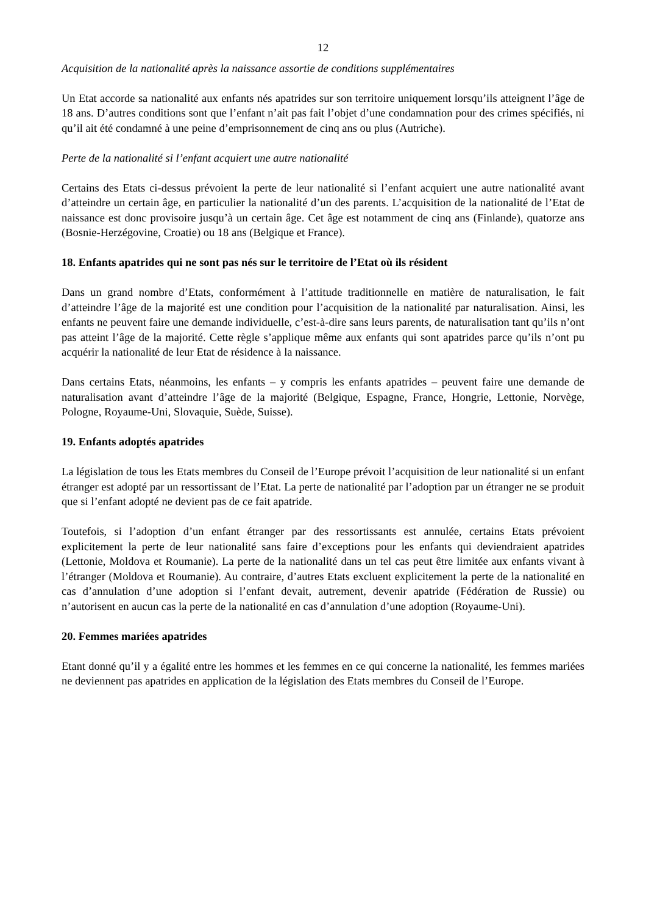12
Acquisition de la nationalité après la naissance assortie de conditions supplémentaires
Un Etat accorde sa nationalité aux enfants nés apatrides sur son territoire uniquement lorsqu’ils atteignent l’âge de 18 ans. D’autres conditions sont que l’enfant n’ait pas fait l’objet d’une condamnation pour des crimes spécifiés, ni qu’il ait été condamné à une peine d’emprisonnement de cinq ans ou plus (Autriche).
Perte de la nationalité si l’enfant acquiert une autre nationalité
Certains des Etats ci-dessus prévoient la perte de leur nationalité si l’enfant acquiert une autre nationalité avant d’atteindre un certain âge, en particulier la nationalité d’un des parents. L’acquisition de la nationalité de l’Etat de naissance est donc provisoire jusqu’à un certain âge. Cet âge est notamment de cinq ans (Finlande), quatorze ans (Bosnie-Herzégovine, Croatie) ou 18 ans (Belgique et France).
18. Enfants apatrides qui ne sont pas nés sur le territoire de l’Etat où ils résident
Dans un grand nombre d’Etats, conformément à l’attitude traditionnelle en matière de naturalisation, le fait d’atteindre l’âge de la majorité est une condition pour l’acquisition de la nationalité par naturalisation. Ainsi, les enfants ne peuvent faire une demande individuelle, c’est-à-dire sans leurs parents, de naturalisation tant qu’ils n’ont pas atteint l’âge de la majorité. Cette règle s’applique même aux enfants qui sont apatrides parce qu’ils n’ont pu acquérir la nationalité de leur Etat de résidence à la naissance.
Dans certains Etats, néanmoins, les enfants – y compris les enfants apatrides – peuvent faire une demande de naturalisation avant d’atteindre l’âge de la majorité (Belgique, Espagne, France, Hongrie, Lettonie, Norvège, Pologne, Royaume-Uni, Slovaquie, Suède, Suisse).
19. Enfants adoptés apatrides
La législation de tous les Etats membres du Conseil de l’Europe prévoit l’acquisition de leur nationalité si un enfant étranger est adopté par un ressortissant de l’Etat. La perte de nationalité par l’adoption par un étranger ne se produit que si l’enfant adopté ne devient pas de ce fait apatride.
Toutefois, si l’adoption d’un enfant étranger par des ressortissants est annulée, certains Etats prévoient explicitement la perte de leur nationalité sans faire d’exceptions pour les enfants qui deviendraient apatrides (Lettonie, Moldova et Roumanie). La perte de la nationalité dans un tel cas peut être limitée aux enfants vivant à l’étranger (Moldova et Roumanie). Au contraire, d’autres Etats excluent explicitement la perte de la nationalité en cas d’annulation d’une adoption si l’enfant devait, autrement, devenir apatride (Fédération de Russie) ou n’autorisent en aucun cas la perte de la nationalité en cas d’annulation d’une adoption (Royaume-Uni).
20. Femmes mariées apatrides
Etant donné qu’il y a égalité entre les hommes et les femmes en ce qui concerne la nationalité, les femmes mariées ne deviennent pas apatrides en application de la législation des Etats membres du Conseil de l’Europe.